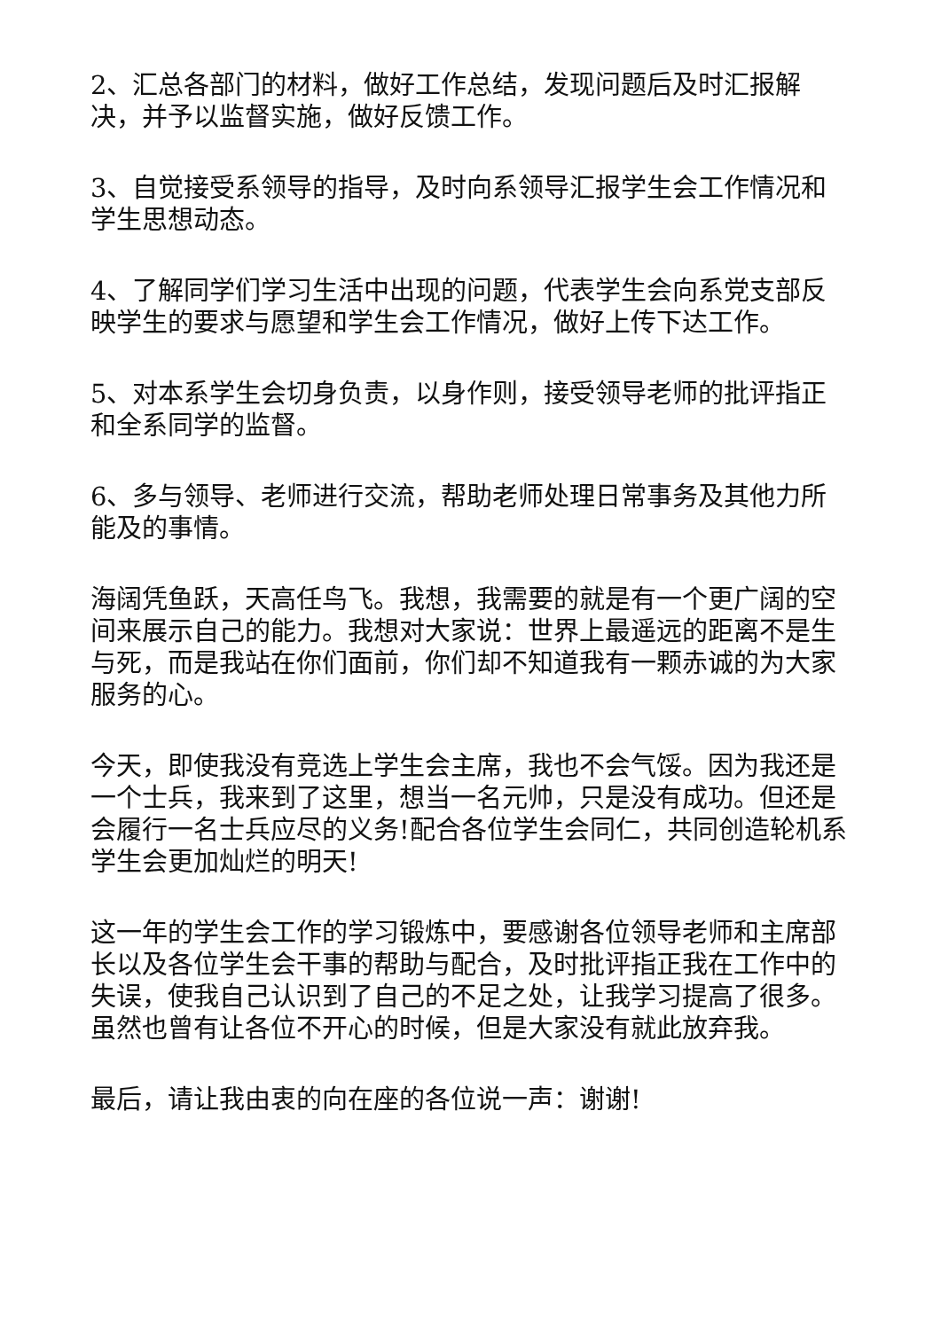2、汇总各部门的材料，做好工作总结，发现问题后及时汇报解决，并予以监督实施，做好反馈工作。
3、自觉接受系领导的指导，及时向系领导汇报学生会工作情况和学生思想动态。
4、了解同学们学习生活中出现的问题，代表学生会向系党支部反映学生的要求与愿望和学生会工作情况，做好上传下达工作。
5、对本系学生会切身负责，以身作则，接受领导老师的批评指正和全系同学的监督。
6、多与领导、老师进行交流，帮助老师处理日常事务及其他力所能及的事情。
海阔凭鱼跃，天高任鸟飞。我想，我需要的就是有一个更广阔的空间来展示自己的能力。我想对大家说：世界上最遥远的距离不是生与死，而是我站在你们面前，你们却不知道我有一颗赤诚的为大家服务的心。
今天，即使我没有竞选上学生会主席，我也不会气馁。因为我还是一个士兵，我来到了这里，想当一名元帅，只是没有成功。但还是会履行一名士兵应尽的义务!配合各位学生会同仁，共同创造轮机系学生会更加灿烂的明天!
这一年的学生会工作的学习锻炼中，要感谢各位领导老师和主席部长以及各位学生会干事的帮助与配合，及时批评指正我在工作中的失误，使我自己认识到了自己的不足之处，让我学习提高了很多。虽然也曾有让各位不开心的时候，但是大家没有就此放弃我。
最后，请让我由衷的向在座的各位说一声：谢谢!